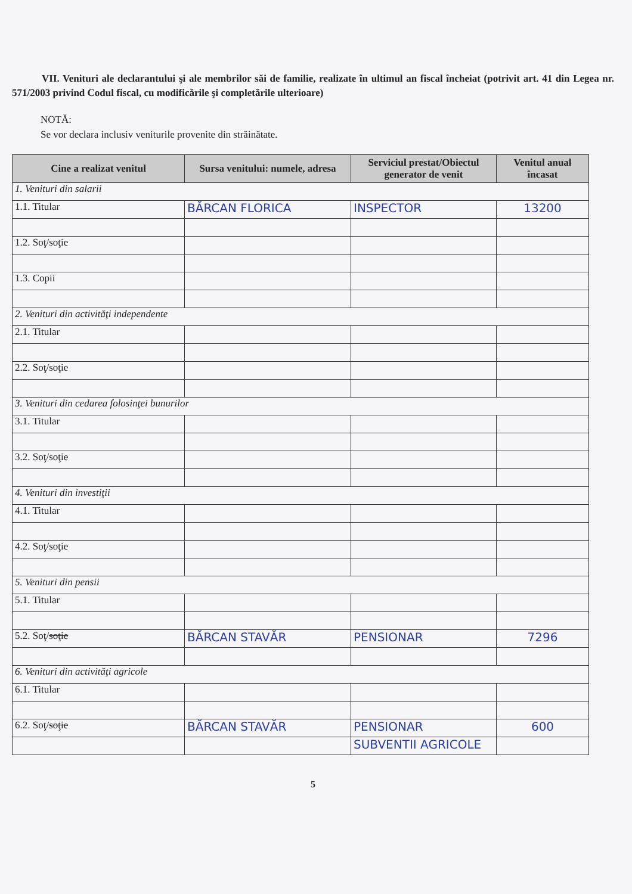VII. Venituri ale declarantului şi ale membrilor săi de familie, realizate în ultimul an fiscal încheiat (potrivit art. 41 din Legea nr. 571/2003 privind Codul fiscal, cu modificările şi completările ulterioare)
NOTĂ:
Se vor declara inclusiv veniturile provenite din străinătate.
| Cine a realizat venitul | Sursa venitului: numele, adresa | Serviciul prestat/Obiectul generator de venit | Venitul anual încasat |
| --- | --- | --- | --- |
| 1. Venituri din salarii | | | |
| 1.1. Titular | BĂRCAN FLORICA | INSPECTOR | 13200 |
| 1.2. Soţ/soţie | | | |
| 1.3. Copii | | | |
| 2. Venituri din activităţi independente | | | |
| 2.1. Titular | | | |
| 2.2. Soţ/soţie | | | |
| 3. Venituri din cedarea folosinţei bunurilor | | | |
| 3.1. Titular | | | |
| 3.2. Soţ/soţie | | | |
| 4. Venituri din investiţii | | | |
| 4.1. Titular | | | |
| 4.2. Soţ/soţie | | | |
| 5. Venituri din pensii | | | |
| 5.1. Titular | | | |
| 5.2. Soţ/ soţie | BĂRCAN STAVĂR | PENSIONAR | 7296 |
| 6. Venituri din activităţi agricole | | | |
| 6.1. Titular | | | |
| 6.2. Soţ/ soţie | BĂRCAN STAVĂR | PENSIONAR | 600 |
| | | SUBVENTII AGRICOLE | |
5